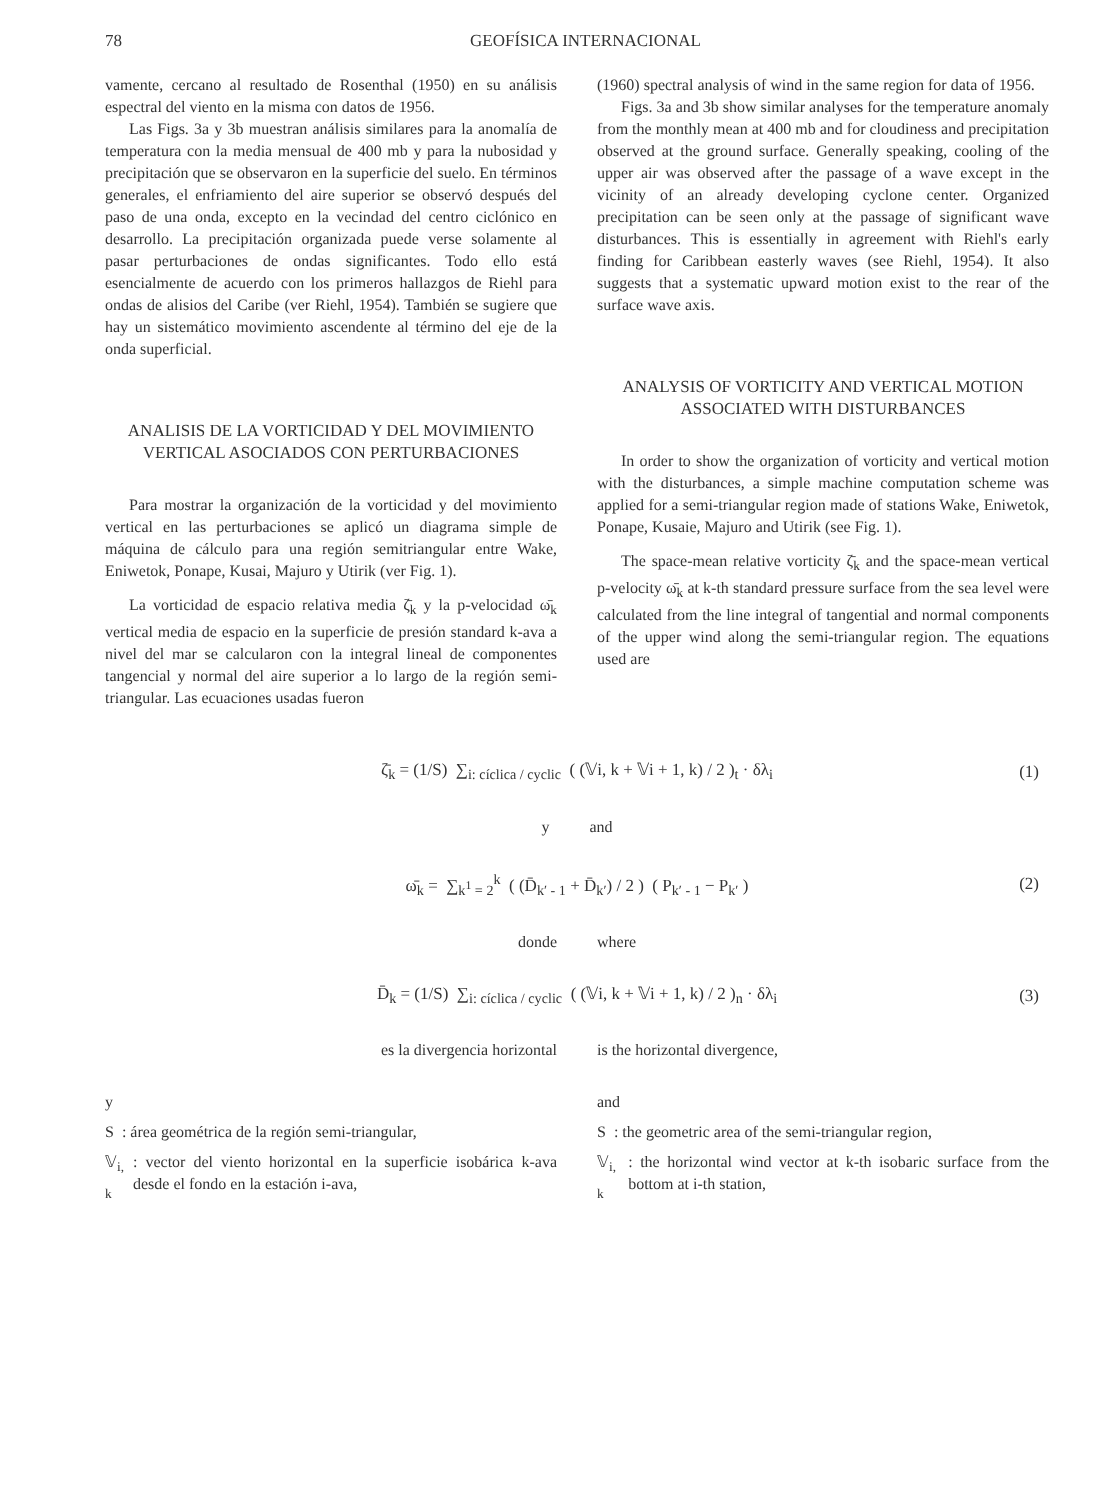78 GEOFÍSICA INTERNACIONAL
vamente, cercano al resultado de Rosenthal (1950) en su análisis espectral del viento en la misma con datos de 1956.
Las Figs. 3a y 3b muestran análisis similares para la anomalía de temperatura con la media mensual de 400 mb y para la nubosidad y precipitación que se observaron en la superficie del suelo. En términos generales, el enfriamiento del aire superior se observó después del paso de una onda, excepto en la vecindad del centro ciclónico en desarrollo. La precipitación organizada puede verse solamente al pasar perturbaciones de ondas significantes. Todo ello está esencialmente de acuerdo con los primeros hallazgos de Riehl para ondas de alisios del Caribe (ver Riehl, 1954). También se sugiere que hay un sistemático movimiento ascendente al término del eje de la onda superficial.
ANALISIS DE LA VORTICIDAD Y DEL MOVIMIENTO VERTICAL ASOCIADOS CON PERTURBACIONES
Para mostrar la organización de la vorticidad y del movimiento vertical en las perturbaciones se aplicó un diagrama simple de máquina de cálculo para una región semitriangular entre Wake, Eniwetok, Ponape, Kusai, Majuro y Utirik (ver Fig. 1).
La vorticidad de espacio relativa media ζ̄<sub>k</sub> y la p-velocidad ω̄<sub>k</sub> vertical media de espacio en la superficie de presión standard k-ava a nivel del mar se calcularon con la integral lineal de componentes tangencial y normal del aire superior a lo largo de la región semi-triangular. Las ecuaciones usadas fueron
(1960) spectral analysis of wind in the same region for data of 1956.
Figs. 3a and 3b show similar analyses for the temperature anomaly from the monthly mean at 400 mb and for cloudiness and precipitation observed at the ground surface. Generally speaking, cooling of the upper air was observed after the passage of a wave except in the vicinity of an already developing cyclone center. Organized precipitation can be seen only at the passage of significant wave disturbances. This is essentially in agreement with Riehl's early finding for Caribbean easterly waves (see Riehl, 1954). It also suggests that a systematic upward motion exist to the rear of the surface wave axis.
ANALYSIS OF VORTICITY AND VERTICAL MOTION ASSOCIATED WITH DISTURBANCES
In order to show the organization of vorticity and vertical motion with the disturbances, a simple machine computation scheme was applied for a semi-triangular region made of stations Wake, Eniwetok, Ponape, Kusaie, Majuro and Utirik (see Fig. 1).
The space-mean relative vorticity ζ̄<sub>k</sub> and the space-mean vertical p-velocity ω̄<sub>k</sub> at k-th standard pressure surface from the sea level were calculated from the line integral of tangential and normal components of the upper wind along the semi-triangular region. The equations used are
ζ̄<sub>k</sub> = (1/S) ∑<sub>i: cíclica / cyclic</sub> ( (𝕍i, k + 𝕍i + 1, k) / 2 )<sub>t</sub> · δλ<sub>i</sub> (1)
y and
ω̄<sub>k</sub> = ∑<sub>k<sup>1</sup> = 2</sub><sup>k</sup> ( (D̄<sub>k′ - 1</sub> + D̄<sub>k′</sub>) / 2 ) ( P<sub>k′ - 1</sub> − P<sub>k′</sub> ) (2)
donde where
D̄<sub>k</sub> = (1/S) ∑<sub>i: cíclica / cyclic</sub> ( (𝕍i, k + 𝕍i + 1, k) / 2 )<sub>n</sub> · δλ<sub>i</sub> (3)
es la divergencia horizontal
y
S: área geométrica de la región semi-triangular,
𝕍<sub>i, k</sub>: vector del viento horizontal en la superficie isobárica k-ava desde el fondo en la estación i-ava,
is the horizontal divergence,
and
S: the geometric area of the semi-triangular region,
𝕍<sub>i, k</sub>: the horizontal wind vector at k-th isobaric surface from the bottom at i-th station,